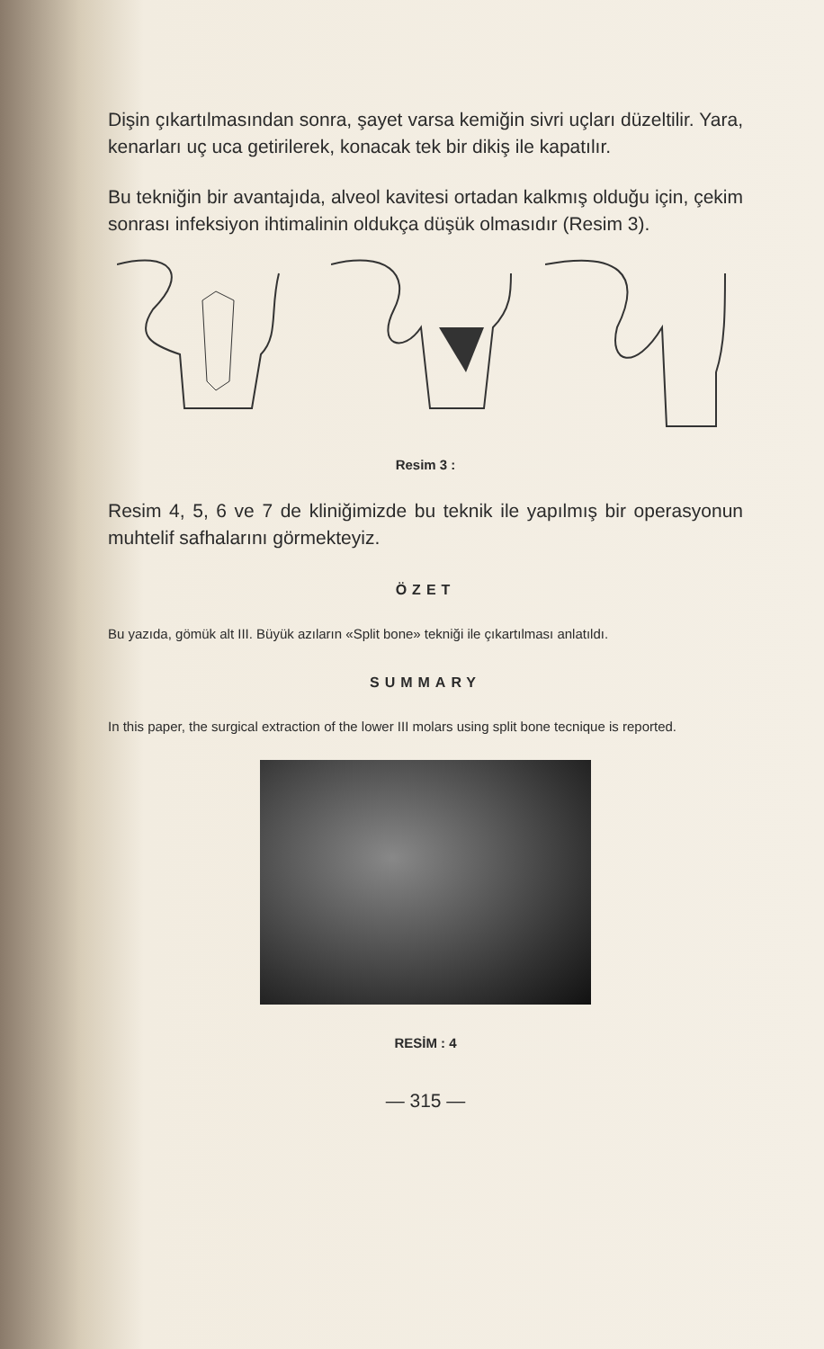Dişin çıkartılmasından sonra, şayet varsa kemiğin sivri uçları düzeltilir. Yara, kenarları uç uca getirilerek, konacak tek bir dikiş ile kapatılır.
Bu tekniğin bir avantajıda, alveol kavitesi ortadan kalkmış olduğu için, çekim sonrası infeksiyon ihtimalinin oldukça düşük olmasıdır (Resim 3).
Resim 3 :
Resim 4, 5, 6 ve 7 de kliniğimizde bu teknik ile yapılmış bir operasyonun muhtelif safhalarını görmekteyiz.
ÖZET
Bu yazıda, gömük alt III. Büyük azıların «Split bone» tekniği ile çıkartılması anlatıldı.
SUMMARY
In this paper, the surgical extraction of the lower III molars using split bone tecnique is reported.
RESİM : 4
— 315 —